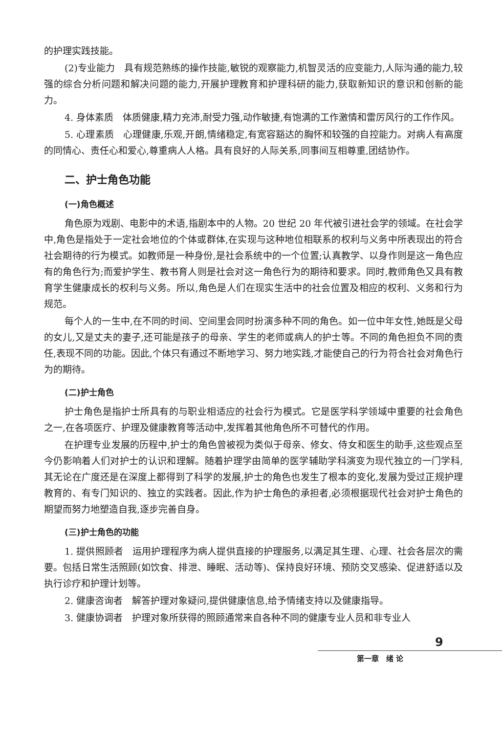的护理实践技能。
(2)专业能力　具有规范熟练的操作技能,敏锐的观察能力,机智灵活的应变能力,人际沟通的能力,较强的综合分析问题和解决问题的能力,开展护理教育和护理科研的能力,获取新知识的意识和创新的能力。
4. 身体素质　体质健康,精力充沛,耐受力强,动作敏捷,有饱满的工作激情和雷厉风行的工作作风。
5. 心理素质　心理健康,乐观,开朗,情绪稳定,有宽容豁达的胸怀和较强的自控能力。对病人有高度的同情心、责任心和爱心,尊重病人人格。具有良好的人际关系,同事间互相尊重,团结协作。
二、护士角色功能
(一)角色概述
角色原为戏剧、电影中的术语,指剧本中的人物。20 世纪 20 年代被引进社会学的领域。在社会学中,角色是指处于一定社会地位的个体或群体,在实现与这种地位相联系的权利与义务中所表现出的符合社会期待的行为模式。如教师是一种身份,是社会系统中的一个位置;认真教学、以身作则是这一角色应有的角色行为;而爱护学生、教书育人则是社会对这一角色行为的期待和要求。同时,教师角色又具有教育学生健康成长的权利与义务。所以,角色是人们在现实生活中的社会位置及相应的权利、义务和行为规范。
每个人的一生中,在不同的时间、空间里会同时扮演多种不同的角色。如一位中年女性,她既是父母的女儿,又是丈夫的妻子,还可能是孩子的母亲、学生的老师或病人的护士等。不同的角色担负不同的责任,表现不同的功能。因此,个体只有通过不断地学习、努力地实践,才能使自己的行为符合社会对角色行为的期待。
(二)护士角色
护士角色是指护士所具有的与职业相适应的社会行为模式。它是医学科学领域中重要的社会角色之一,在各项医疗、护理及健康教育等活动中,发挥着其他角色所不可替代的作用。
在护理专业发展的历程中,护士的角色曾被视为类似于母亲、修女、侍女和医生的助手,这些观点至今仍影响着人们对护士的认识和理解。随着护理学由简单的医学辅助学科演变为现代独立的一门学科,其无论在广度还是在深度上都得到了科学的发展,护士的角色也发生了根本的变化,发展为受过正规护理教育的、有专门知识的、独立的实践者。因此,作为护士角色的承担者,必须根据现代社会对护士角色的期望而努力地塑造自我,逐步完善自身。
(三)护士角色的功能
1. 提供照顾者　运用护理程序为病人提供直接的护理服务,以满足其生理、心理、社会各层次的需要。包括日常生活照顾(如饮食、排泄、睡眠、活动等)、保持良好环境、预防交叉感染、促进舒适以及执行诊疗和护理计划等。
2. 健康咨询者　解答护理对象疑问,提供健康信息,给予情绪支持以及健康指导。
3. 健康协调者　护理对象所获得的照顾通常来自各种不同的健康专业人员和非专业人
9
第一章　绪 论